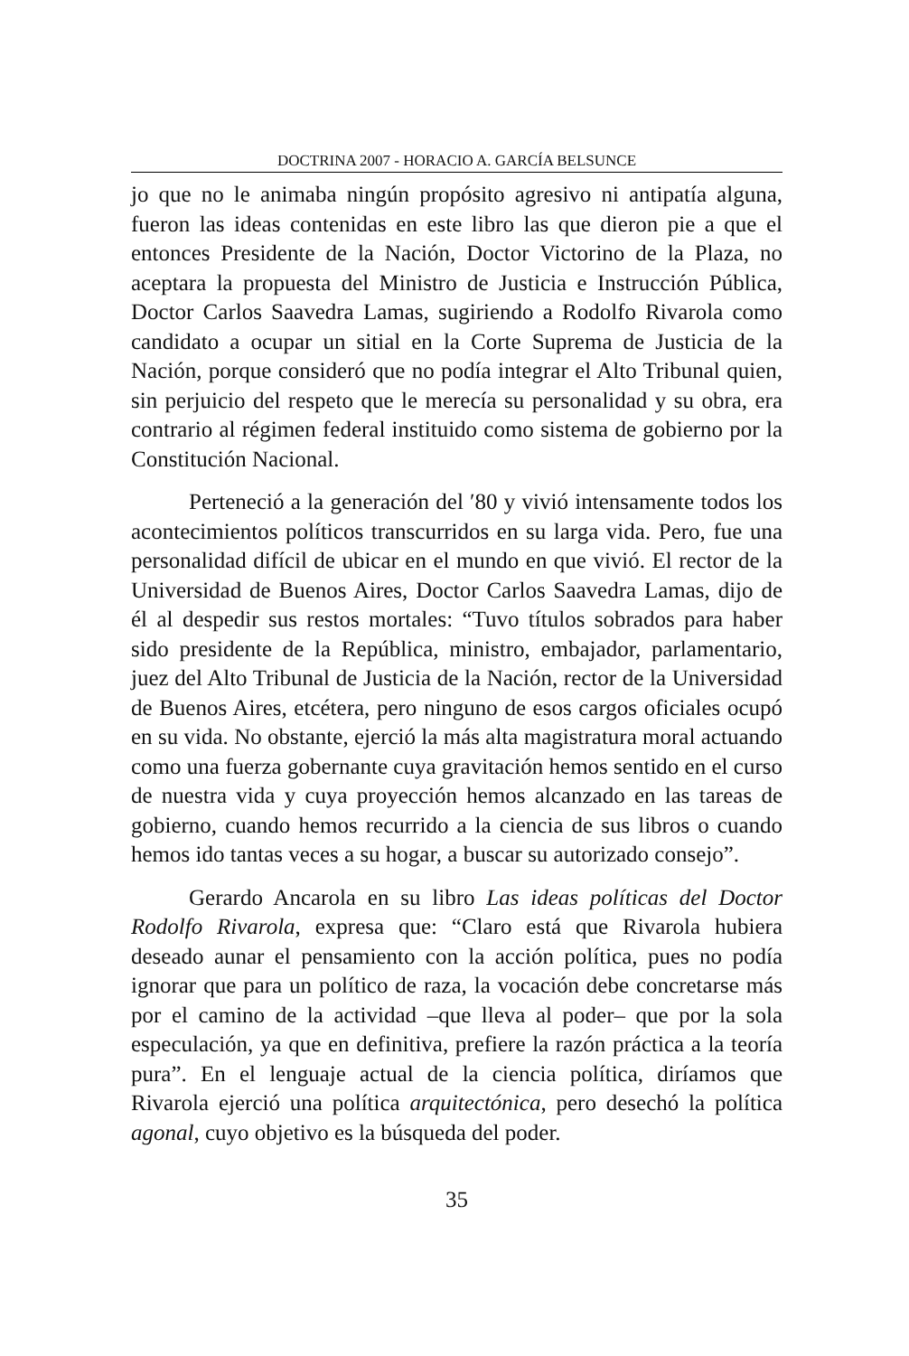DOCTRINA 2007 - HORACIO A. GARCÍA BELSUNCE
jo que no le animaba ningún propósito agresivo ni antipatía alguna, fueron las ideas contenidas en este libro las que dieron pie a que el entonces Presidente de la Nación, Doctor Victorino de la Plaza, no aceptara la propuesta del Ministro de Justicia e Instrucción Pública, Doctor Carlos Saavedra Lamas, sugiriendo a Rodolfo Rivarola como candidato a ocupar un sitial en la Corte Suprema de Justicia de la Nación, porque consideró que no podía integrar el Alto Tribunal quien, sin perjuicio del respeto que le merecía su personalidad y su obra, era contrario al régimen federal instituido como sistema de gobierno por la Constitución Nacional.
Perteneció a la generación del ′80 y vivió intensamente todos los acontecimientos políticos transcurridos en su larga vida. Pero, fue una personalidad difícil de ubicar en el mundo en que vivió. El rector de la Universidad de Buenos Aires, Doctor Carlos Saavedra Lamas, dijo de él al despedir sus restos mortales: “Tuvo títulos sobrados para haber sido presidente de la República, ministro, embajador, parlamentario, juez del Alto Tribunal de Justicia de la Nación, rector de la Universidad de Buenos Aires, etcétera, pero ninguno de esos cargos oficiales ocupó en su vida. No obstante, ejerció la más alta magistratura moral actuando como una fuerza gobernante cuya gravitación hemos sentido en el curso de nuestra vida y cuya proyección hemos alcanzado en las tareas de gobierno, cuando hemos recurrido a la ciencia de sus libros o cuando hemos ido tantas veces a su hogar, a buscar su autorizado consejo”.
Gerardo Ancarola en su libro Las ideas políticas del Doctor Rodolfo Rivarola, expresa que: “Claro está que Rivarola hubiera deseado aunar el pensamiento con la acción política, pues no podía ignorar que para un político de raza, la vocación debe concretarse más por el camino de la actividad –que lleva al poder– que por la sola especulación, ya que en definitiva, prefiere la razón práctica a la teoría pura”. En el lenguaje actual de la ciencia política, diríamos que Rivarola ejerció una política arquitectónica, pero desechó la política agonal, cuyo objetivo es la búsqueda del poder.
35